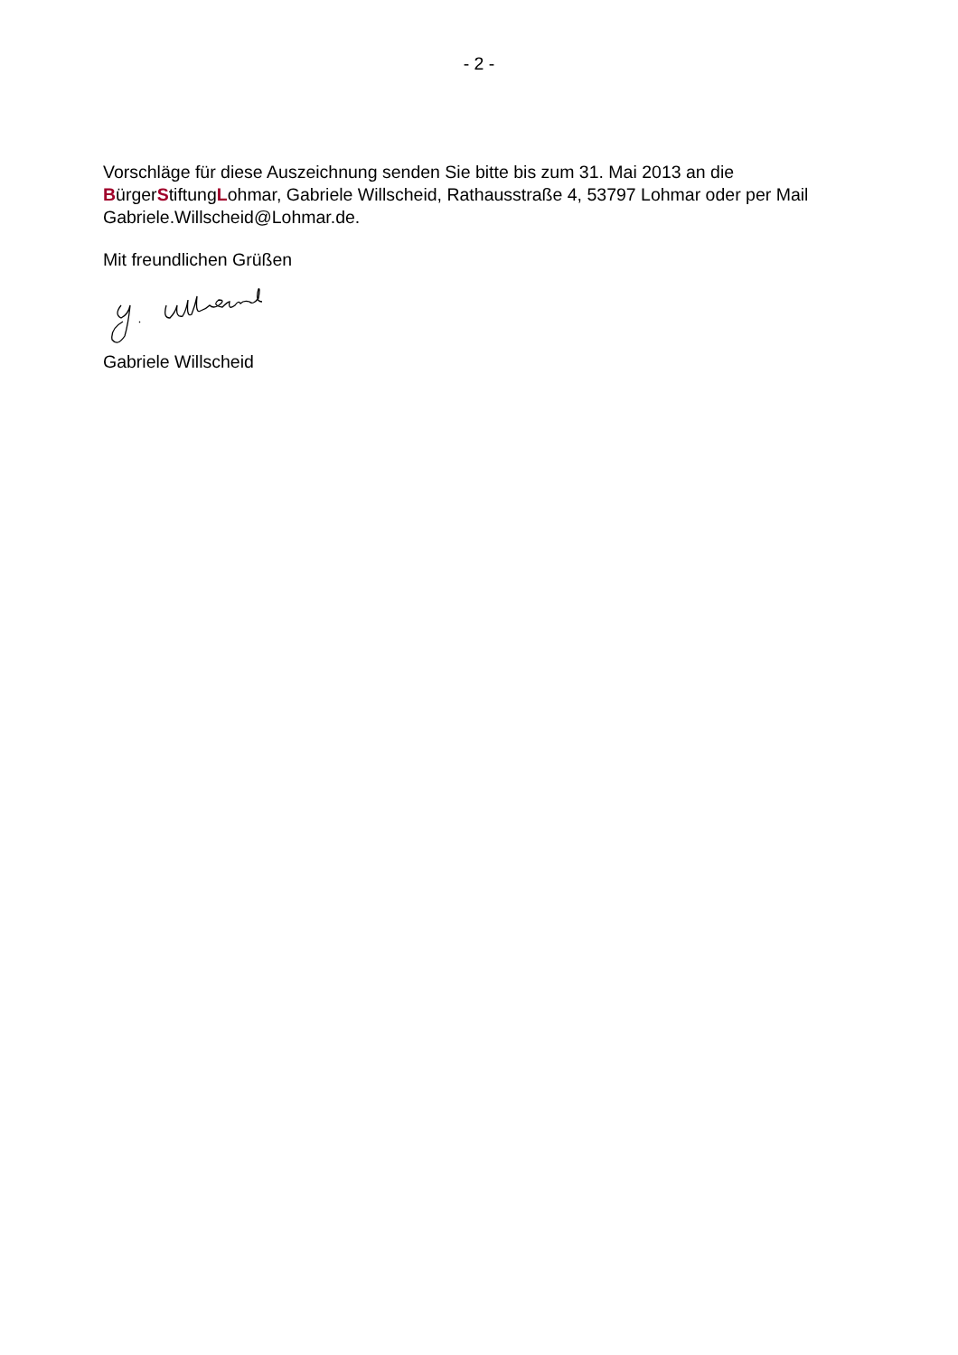- 2 -
Vorschläge für diese Auszeichnung senden Sie bitte bis zum 31. Mai 2013 an die BürgerStiftungLohmar, Gabriele Willscheid, Rathausstraße 4, 53797 Lohmar oder per Mail Gabriele.Willscheid@Lohmar.de.
Mit freundlichen Grüßen
Gabriele Willscheid